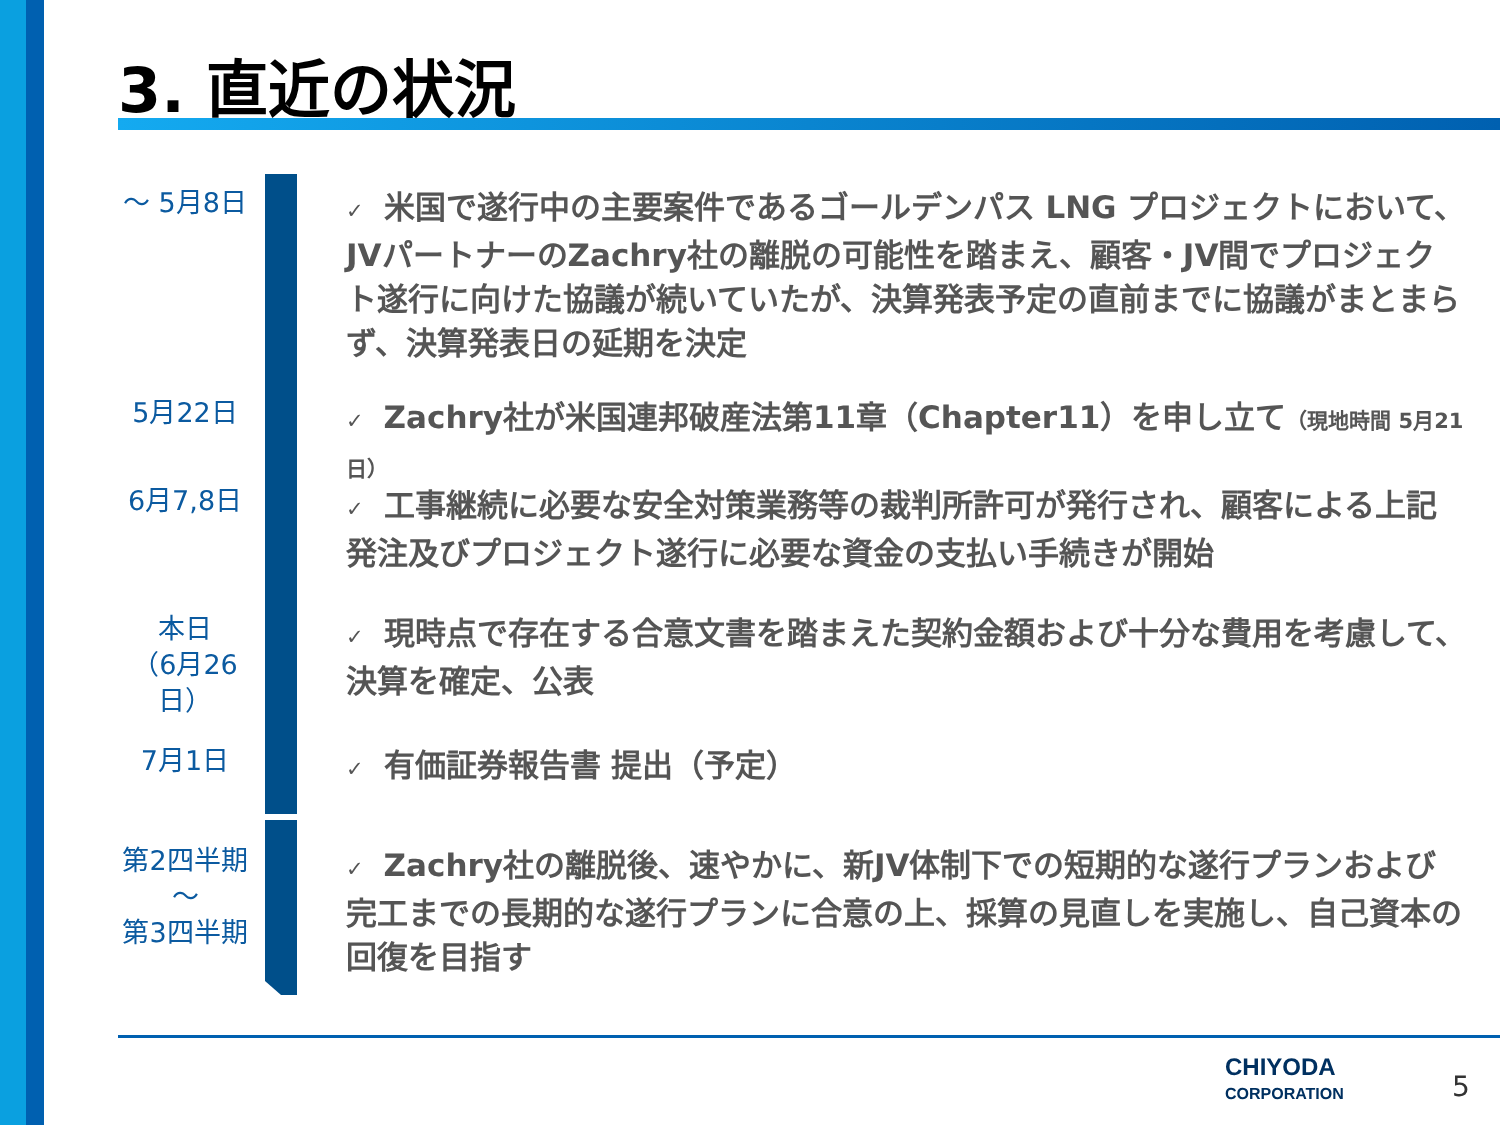3. 直近の状況
～ 5月8日
✓ 米国で遂行中の主要案件であるゴールデンパス LNG プロジェクトにおいて、JVパートナーのZachry社の離脱の可能性を踏まえ、顧客・JV間でプロジェクト遂行に向けた協議が続いていたが、決算発表予定の直前までに協議がまとまらず、決算発表日の延期を決定
5月22日
✓ Zachry社が米国連邦破産法第11章（Chapter11）を申し立て（現地時間 5月21日）
6月7,8日
✓ 工事継続に必要な安全対策業務等の裁判所許可が発行され、顧客による上記発注及びプロジェクト遂行に必要な資金の支払い手続きが開始
本日
（6月26日）
✓ 現時点で存在する合意文書を踏まえた契約金額および十分な費用を考慮して、決算を確定、公表
7月1日
✓ 有価証券報告書 提出（予定）
第2四半期
～
第3四半期
✓ Zachry社の離脱後、速やかに、新JV体制下での短期的な遂行プランおよび完工までの長期的な遂行プランに合意の上、採算の見直しを実施し、自己資本の回復を目指す
CHIYODA
CORPORATION
5